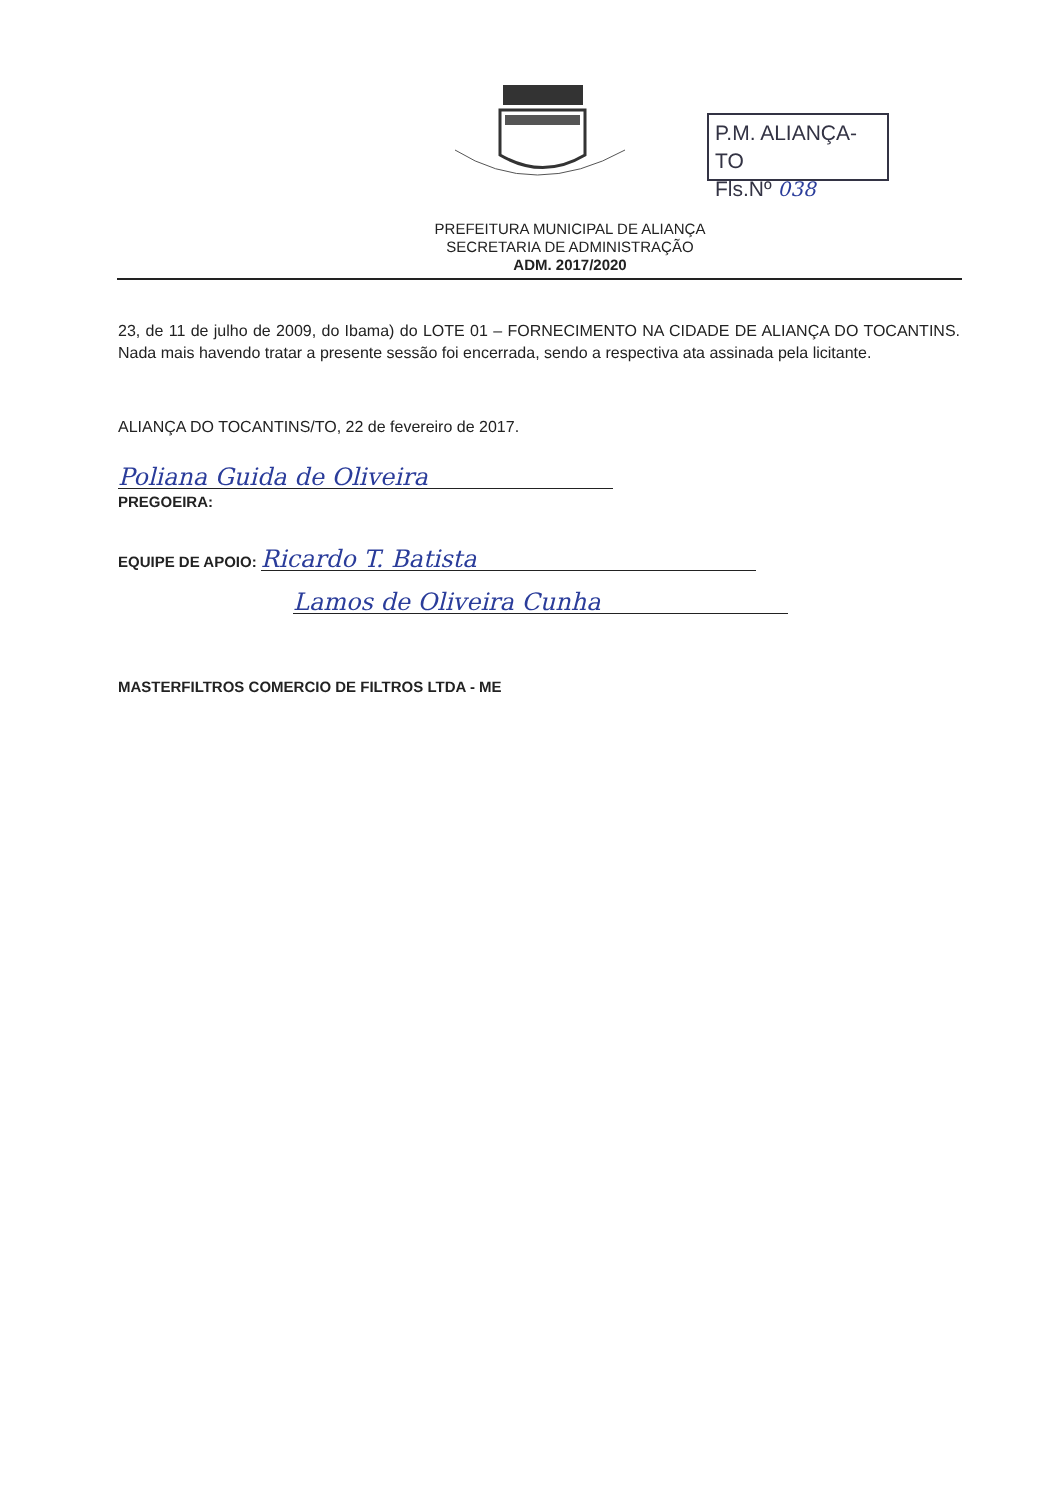P.M. ALIANÇA-TO
Fls.Nº 038
PREFEITURA MUNICIPAL DE ALIANÇA
SECRETARIA DE ADMINISTRAÇÃO
ADM. 2017/2020
23, de 11 de julho de 2009, do Ibama) do LOTE 01 – FORNECIMENTO NA CIDADE DE ALIANÇA DO TOCANTINS. Nada mais havendo tratar a presente sessão foi encerrada, sendo a respectiva ata assinada pela licitante.
ALIANÇA DO TOCANTINS/TO, 22 de fevereiro de 2017.
Poliana Guida de Oliveira
PREGOEIRA:
EQUIPE DE APOIO: Ricardo T. Batista
Lamos de Oliveira Cunha
MASTERFILTROS COMERCIO DE FILTROS LTDA - ME